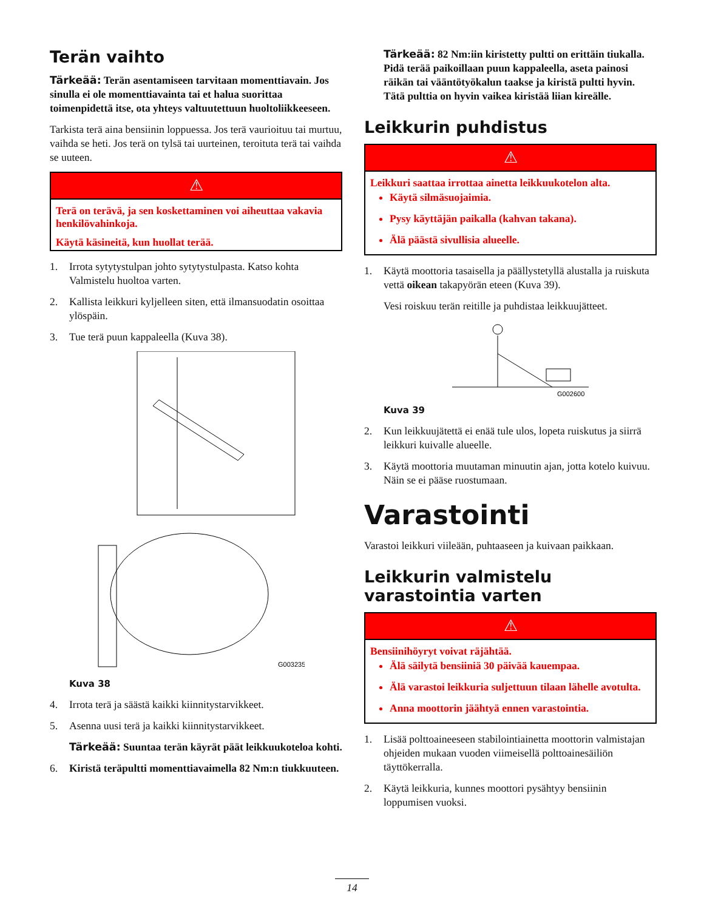Terän vaihto
Tärkeää: Terän asentamiseen tarvitaan momenttiavain. Jos sinulla ei ole momenttiavainta tai et halua suorittaa toimenpidettä itse, ota yhteys valtuutettuun huoltoliikkeeseen.
Tarkista terä aina bensiinin loppuessa. Jos terä vaurioituu tai murtuu, vaihda se heti. Jos terä on tylsä tai uurteinen, teroituta terä tai vaihda se uuteen.
⚠
Terä on terävä, ja sen koskettaminen voi aiheuttaa vakavia henkilövahinkoja.
Käytä käsineitä, kun huollat terää.
1. Irrota sytytystulpan johto sytytystulpasta. Katso kohta Valmistelu huoltoa varten.
2. Kallista leikkuri kyljelleen siten, että ilmansuodatin osoittaa ylöspäin.
3. Tue terä puun kappaleella (Kuva 38).
G003235
Kuva 38
4. Irrota terä ja säästä kaikki kiinnitystarvikkeet.
5. Asenna uusi terä ja kaikki kiinnitystarvikkeet.
Tärkeää: Suuntaa terän käyrät päät leikkuukoteloa kohti.
6. Kiristä teräpultti momenttiavaimella 82 Nm:n tiukkuuteen.
Tärkeää: 82 Nm:iin kiristetty pultti on erittäin tiukalla. Pidä terää paikoillaan puun kappaleella, aseta painosi räikän tai vääntötyökalun taakse ja kiristä pultti hyvin. Tätä pulttia on hyvin vaikea kiristää liian kireälle.
Leikkurin puhdistus
⚠
Leikkuri saattaa irrottaa ainetta leikkuukotelon alta.
Käytä silmäsuojaimia.
Pysy käyttäjän paikalla (kahvan takana).
Älä päästä sivullisia alueelle.
1. Käytä moottoria tasaisella ja päällystetyllä alustalla ja ruiskuta vettä oikean takapyörän eteen (Kuva 39).
Vesi roiskuu terän reitille ja puhdistaa leikkuujätteet.
G002600
Kuva 39
2. Kun leikkuujätettä ei enää tule ulos, lopeta ruiskutus ja siirrä leikkuri kuivalle alueelle.
3. Käytä moottoria muutaman minuutin ajan, jotta kotelo kuivuu. Näin se ei pääse ruostumaan.
Varastointi
Varastoi leikkuri viileään, puhtaaseen ja kuivaan paikkaan.
Leikkurin valmistelu varastointia varten
⚠
Bensiinihöyryt voivat räjähtää.
Älä säilytä bensiiniä 30 päivää kauempaa.
Älä varastoi leikkuria suljettuun tilaan lähelle avotulta.
Anna moottorin jäähtyä ennen varastointia.
1. Lisää polttoaineeseen stabilointiainetta moottorin valmistajan ohjeiden mukaan vuoden viimeisellä polttoainesäiliön täyttökerralla.
2. Käytä leikkuria, kunnes moottori pysähtyy bensiinin loppumisen vuoksi.
14